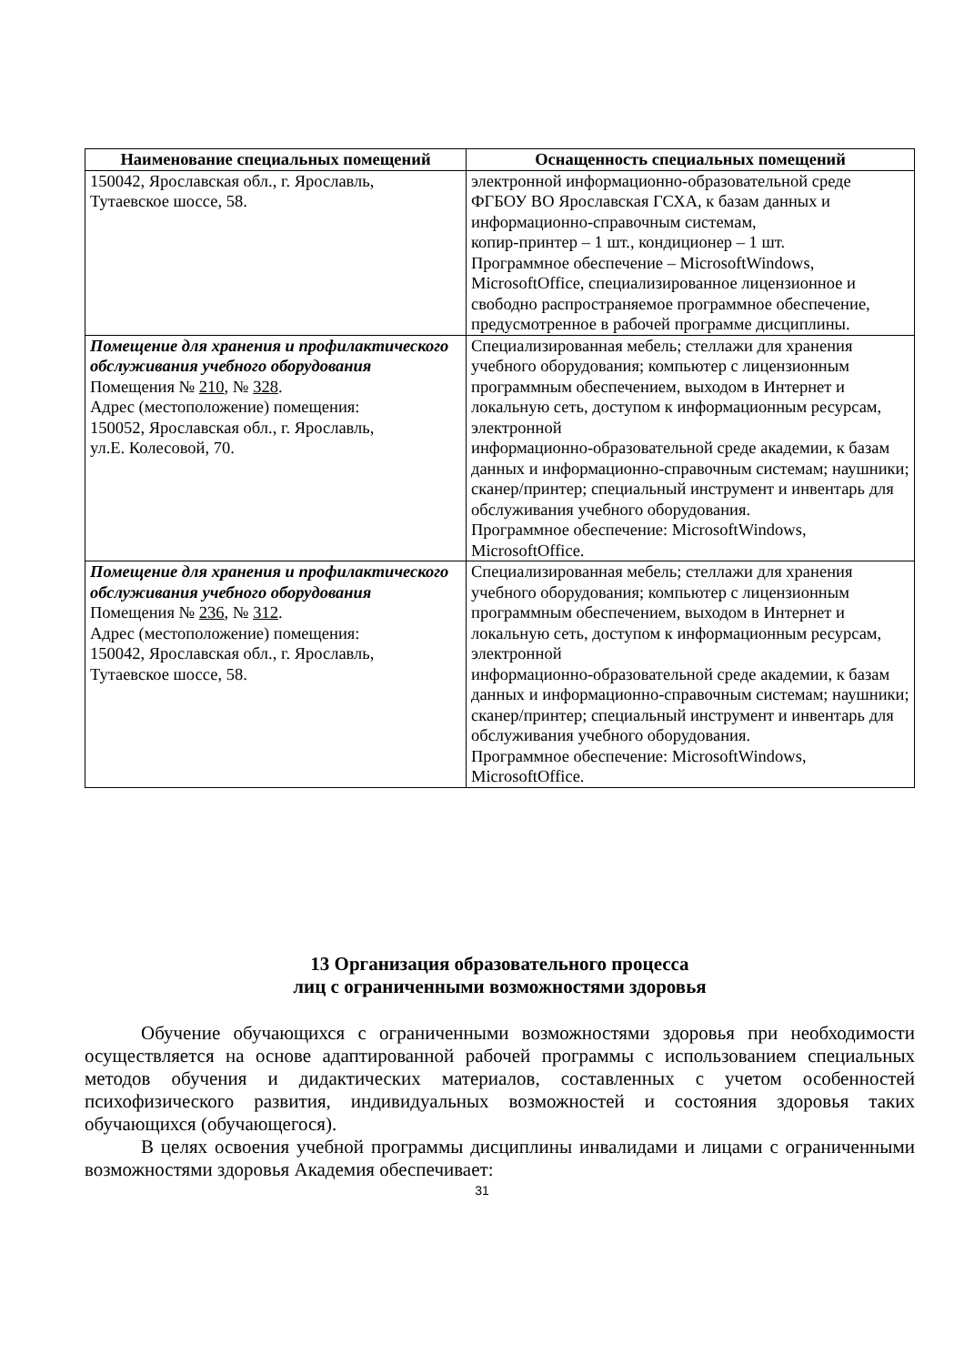| Наименование специальных помещений | Оснащенность специальных помещений |
| --- | --- |
| 150042, Ярославская обл., г. Ярославль, Тутаевское шоссе, 58. | электронной информационно-образовательной среде ФГБОУ ВО Ярославская ГСХА, к базам данных и информационно-справочным системам, копир-принтер – 1 шт., кондиционер – 1 шт. Программное обеспечение – MicrosoftWindows, MicrosoftOffice, специализированное лицензионное и свободно распространяемое программное обеспечение, предусмотренное в рабочей программе дисциплины. |
| Помещение для хранения и профилактического обслуживания учебного оборудования Помещения № 210 , № 328 . Адрес (местоположение) помещения: 150052, Ярославская обл., г. Ярославль, ул.Е. Колесовой, 70. | Специализированная мебель; стеллажи для хранения учебного оборудования; компьютер с лицензионным программным обеспечением, выходом в Интернет и локальную сеть, доступом к информационным ресурсам, электронной информационно-образовательной среде академии, к базам данных и информационно-справочным системам; наушники; сканер/принтер; специальный инструмент и инвентарь для обслуживания учебного оборудования. Программное обеспечение: MicrosoftWindows, MicrosoftOffice. |
| Помещение для хранения и профилактического обслуживания учебного оборудования Помещения № 236 , № 312 . Адрес (местоположение) помещения: 150042, Ярославская обл., г. Ярославль, Тутаевское шоссе, 58. | Специализированная мебель; стеллажи для хранения учебного оборудования; компьютер с лицензионным программным обеспечением, выходом в Интернет и локальную сеть, доступом к информационным ресурсам, электронной информационно-образовательной среде академии, к базам данных и информационно-справочным системам; наушники; сканер/принтер; специальный инструмент и инвентарь для обслуживания учебного оборудования. Программное обеспечение: MicrosoftWindows, MicrosoftOffice. |
13 Организация образовательного процесса
лиц с ограниченными возможностями здоровья
Обучение обучающихся с ограниченными возможностями здоровья при необходимости осуществляется на основе адаптированной рабочей программы с использованием специальных методов обучения и дидактических материалов, составленных с учетом особенностей психофизического развития, индивидуальных возможностей и состояния здоровья таких обучающихся (обучающегося).
В целях освоения учебной программы дисциплины инвалидами и лицами с ограниченными возможностями здоровья Академия обеспечивает:
31